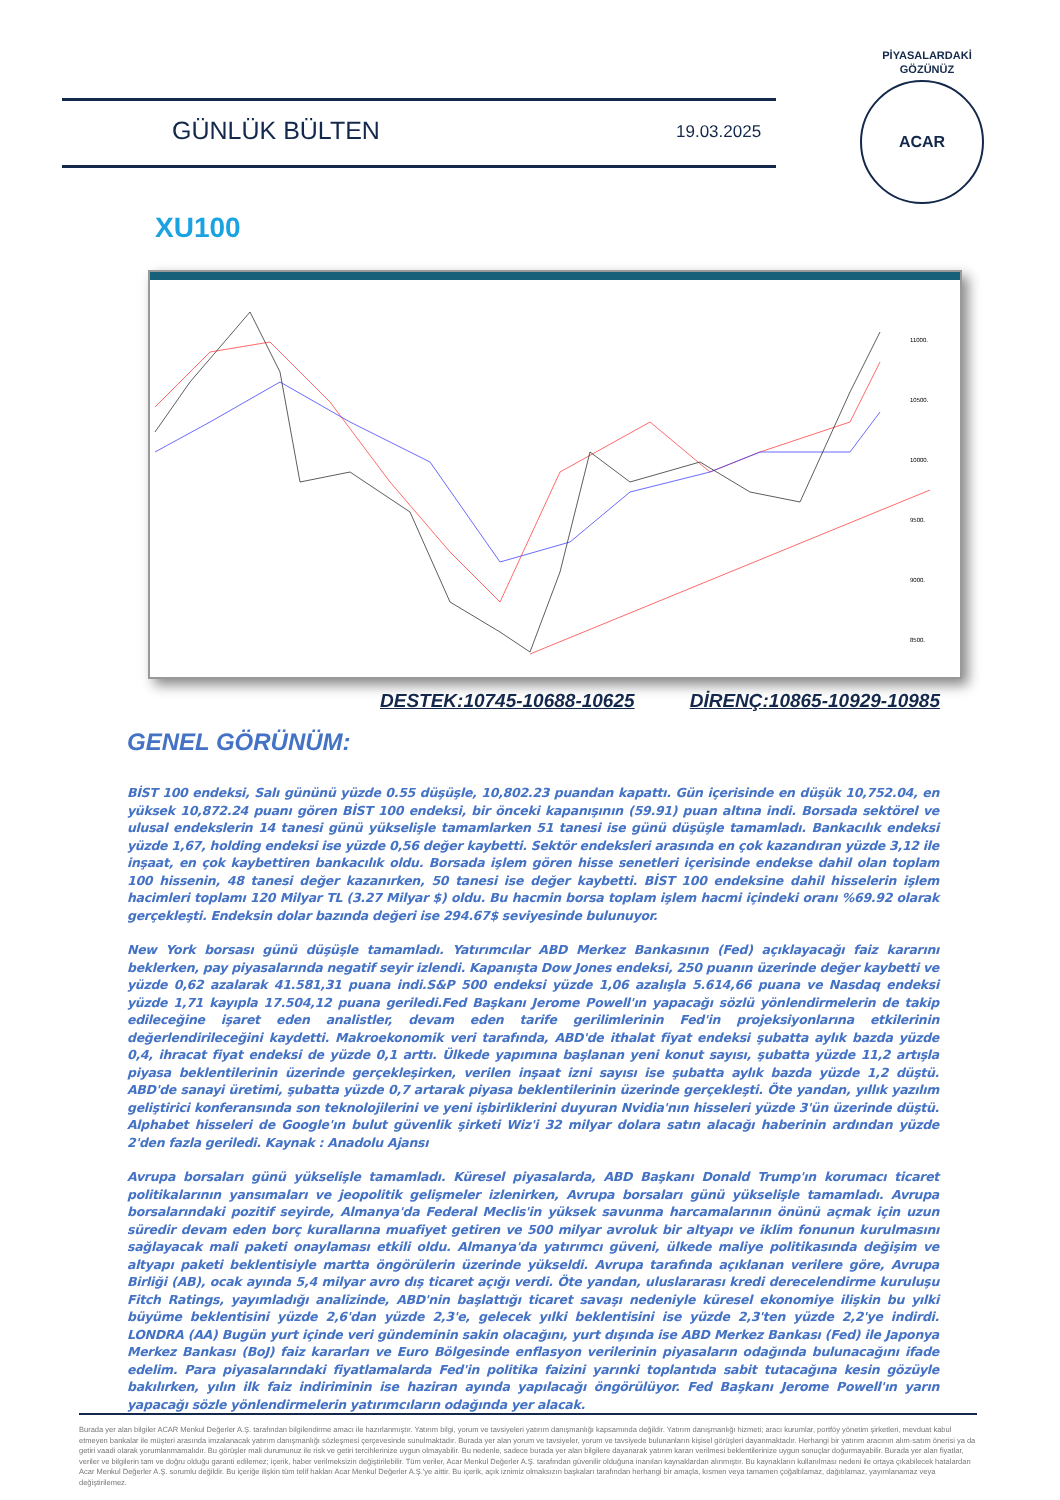GÜNLÜK BÜLTEN 19.03.2025
PİYASALARDAKİ GÖZÜNÜZ
ACAR
XU100
11000.
10500.
10000.
9500.
9000.
8500.
DESTEK:10745-10688-10625 DİRENÇ:10865-10929-10985
GENEL GÖRÜNÜM:
BİST 100 endeksi, Salı gününü yüzde 0.55 düşüşle, 10,802.23 puandan kapattı. Gün içerisinde en düşük 10,752.04, en yüksek 10,872.24 puanı gören BİST 100 endeksi, bir önceki kapanışının (59.91) puan altına indi. Borsada sektörel ve ulusal endekslerin 14 tanesi günü yükselişle tamamlarken 51 tanesi ise günü düşüşle tamamladı. Bankacılık endeksi yüzde 1,67, holding endeksi ise yüzde 0,56 değer kaybetti. Sektör endeksleri arasında en çok kazandıran yüzde 3,12 ile inşaat, en çok kaybettiren bankacılık oldu. Borsada işlem gören hisse senetleri içerisinde endekse dahil olan toplam 100 hissenin, 48 tanesi değer kazanırken, 50 tanesi ise değer kaybetti. BİST 100 endeksine dahil hisselerin işlem hacimleri toplamı 120 Milyar TL (3.27 Milyar $) oldu. Bu hacmin borsa toplam işlem hacmi içindeki oranı %69.92 olarak gerçekleşti. Endeksin dolar bazında değeri ise 294.67$ seviyesinde bulunuyor.
New York borsası günü düşüşle tamamladı. Yatırımcılar ABD Merkez Bankasının (Fed) açıklayacağı faiz kararını beklerken, pay piyasalarında negatif seyir izlendi. Kapanışta Dow Jones endeksi, 250 puanın üzerinde değer kaybetti ve yüzde 0,62 azalarak 41.581,31 puana indi.S&P 500 endeksi yüzde 1,06 azalışla 5.614,66 puana ve Nasdaq endeksi yüzde 1,71 kayıpla 17.504,12 puana geriledi.Fed Başkanı Jerome Powell'ın yapacağı sözlü yönlendirmelerin de takip edileceğine işaret eden analistler, devam eden tarife gerilimlerinin Fed'in projeksiyonlarına etkilerinin değerlendirileceğini kaydetti. Makroekonomik veri tarafında, ABD'de ithalat fiyat endeksi şubatta aylık bazda yüzde 0,4, ihracat fiyat endeksi de yüzde 0,1 arttı. Ülkede yapımına başlanan yeni konut sayısı, şubatta yüzde 11,2 artışla piyasa beklentilerinin üzerinde gerçekleşirken, verilen inşaat izni sayısı ise şubatta aylık bazda yüzde 1,2 düştü. ABD'de sanayi üretimi, şubatta yüzde 0,7 artarak piyasa beklentilerinin üzerinde gerçekleşti. Öte yandan, yıllık yazılım geliştirici konferansında son teknolojilerini ve yeni işbirliklerini duyuran Nvidia'nın hisseleri yüzde 3'ün üzerinde düştü. Alphabet hisseleri de Google'ın bulut güvenlik şirketi Wiz'i 32 milyar dolara satın alacağı haberinin ardından yüzde 2'den fazla geriledi. Kaynak : Anadolu Ajansı
Avrupa borsaları günü yükselişle tamamladı. Küresel piyasalarda, ABD Başkanı Donald Trump'ın korumacı ticaret politikalarının yansımaları ve jeopolitik gelişmeler izlenirken, Avrupa borsaları günü yükselişle tamamladı. Avrupa borsalarındaki pozitif seyirde, Almanya'da Federal Meclis'in yüksek savunma harcamalarının önünü açmak için uzun süredir devam eden borç kurallarına muafiyet getiren ve 500 milyar avroluk bir altyapı ve iklim fonunun kurulmasını sağlayacak mali paketi onaylaması etkili oldu. Almanya'da yatırımcı güveni, ülkede maliye politikasında değişim ve altyapı paketi beklentisiyle martta öngörülerin üzerinde yükseldi. Avrupa tarafında açıklanan verilere göre, Avrupa Birliği (AB), ocak ayında 5,4 milyar avro dış ticaret açığı verdi. Öte yandan, uluslararası kredi derecelendirme kuruluşu Fitch Ratings, yayımladığı analizinde, ABD'nin başlattığı ticaret savaşı nedeniyle küresel ekonomiye ilişkin bu yılki büyüme beklentisini yüzde 2,6'dan yüzde 2,3'e, gelecek yılki beklentisini ise yüzde 2,3'ten yüzde 2,2'ye indirdi. LONDRA (AA) Bugün yurt içinde veri gündeminin sakin olacağını, yurt dışında ise ABD Merkez Bankası (Fed) ile Japonya Merkez Bankası (BoJ) faiz kararları ve Euro Bölgesinde enflasyon verilerinin piyasaların odağında bulunacağını ifade edelim. Para piyasalarındaki fiyatlamalarda Fed'in politika faizini yarınki toplantıda sabit tutacağına kesin gözüyle bakılırken, yılın ilk faiz indiriminin ise haziran ayında yapılacağı öngörülüyor. Fed Başkanı Jerome Powell'ın yarın yapacağı sözle yönlendirmelerin yatırımcıların odağında yer alacak.
Burada yer alan bilgiler ACAR Menkul Değerler A.Ş. tarafından bilgilendirme amacı ile hazırlanmıştır. Yatırım bilgi, yorum ve tavsiyeleri yatırım danışmanlığı kapsamında değildir. Yatırım danışmanlığı hizmeti; aracı kurumlar, portföy yönetim şirketleri, mevduat kabul etmeyen bankalar ile müşteri arasında imzalanacak yatırım danışmanlığı sözleşmesi çerçevesinde sunulmaktadır. Burada yer alan yorum ve tavsiyeler, yorum ve tavsiyede bulunanların kişisel görüşleri dayanmaktadır. Herhangi bir yatırım aracının alım-satım önerisi ya da getiri vaadi olarak yorumlanmamalıdır. Bu görüşler mali durumunuz ile risk ve getiri tercihlerinize uygun olmayabilir. Bu nedenle, sadece burada yer alan bilgilere dayanarak yatırım kararı verilmesi beklentilerinize uygun sonuçlar doğurmayabilir. Burada yer alan fiyatlar, veriler ve bilgilerin tam ve doğru olduğu garanti edilemez; içerik, haber verilmeksizin değiştirilebilir. Tüm veriler, Acar Menkul Değerler A.Ş. tarafından güvenilir olduğuna inanılan kaynaklardan alınmıştır. Bu kaynakların kullanılması nedeni ile ortaya çıkabilecek hatalardan Acar Menkul Değerler A.Ş. sorumlu değildir. Bu içeriğe ilişkin tüm telif hakları Acar Menkul Değerler A.Ş.'ye aittir. Bu içerik, açık iznimiz olmaksızın başkaları tarafından herhangi bir amaçla, kısmen veya tamamen çoğaltılamaz, dağıtılamaz, yayımlanamaz veya değiştirilemez.